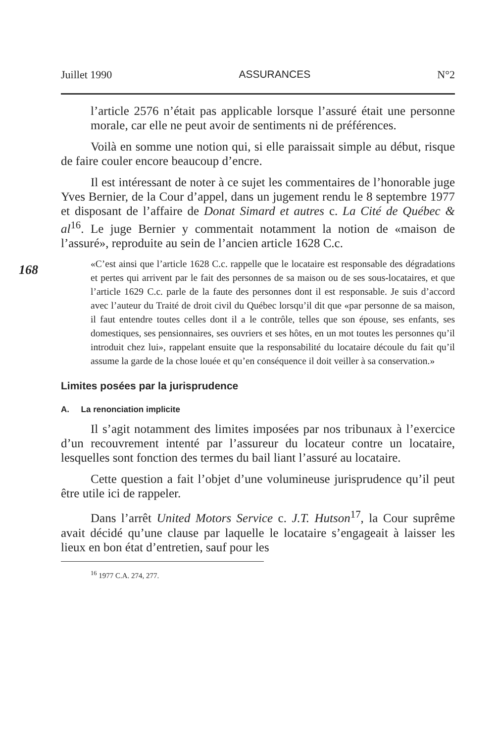Juillet 1990 ASSURANCES N°2
l’article 2576 n’était pas applicable lorsque l’assuré était une personne morale, car elle ne peut avoir de sentiments ni de préférences.
Voilà en somme une notion qui, si elle paraissait simple au début, risque de faire couler encore beaucoup d’encre.
Il est intéressant de noter à ce sujet les commentaires de l’honorable juge Yves Bernier, de la Cour d’appel, dans un jugement rendu le 8 septembre 1977 et disposant de l’affaire de Donat Simard et autres c. La Cité de Québec & al<sup>16</sup>. Le juge Bernier y commentait notamment la notion de «maison de l’assuré», reproduite au sein de l’ancien article 1628 C.c.
168
«C’est ainsi que l’article 1628 C.c. rappelle que le locataire est responsable des dégradations et pertes qui arrivent par le fait des personnes de sa maison ou de ses sous-locataires, et que l’article 1629 C.c. parle de la faute des personnes dont il est responsable. Je suis d’accord avec l’auteur du Traité de droit civil du Québec lorsqu’il dit que «par personne de sa maison, il faut entendre toutes celles dont il a le contrôle, telles que son épouse, ses enfants, ses domestiques, ses pensionnaires, ses ouvriers et ses hôtes, en un mot toutes les personnes qu’il introduit chez lui», rappelant ensuite que la responsabilité du locataire découle du fait qu’il assume la garde de la chose louée et qu’en conséquence il doit veiller à sa conservation.»
Limites posées par la jurisprudence
A. La renonciation implicite
Il s’agit notamment des limites imposées par nos tribunaux à l’exercice d’un recouvrement intenté par l’assureur du locateur contre un locataire, lesquelles sont fonction des termes du bail liant l’assuré au locataire.
Cette question a fait l’objet d’une volumineuse jurisprudence qu’il peut être utile ici de rappeler.
Dans l’arrêt United Motors Service c. J.T. Hutson<sup>17</sup>, la Cour suprême avait décidé qu’une clause par laquelle le locataire s’engageait à laisser les lieux en bon état d’entretien, sauf pour les
<sup>16</sup> 1977 C.A. 274, 277.